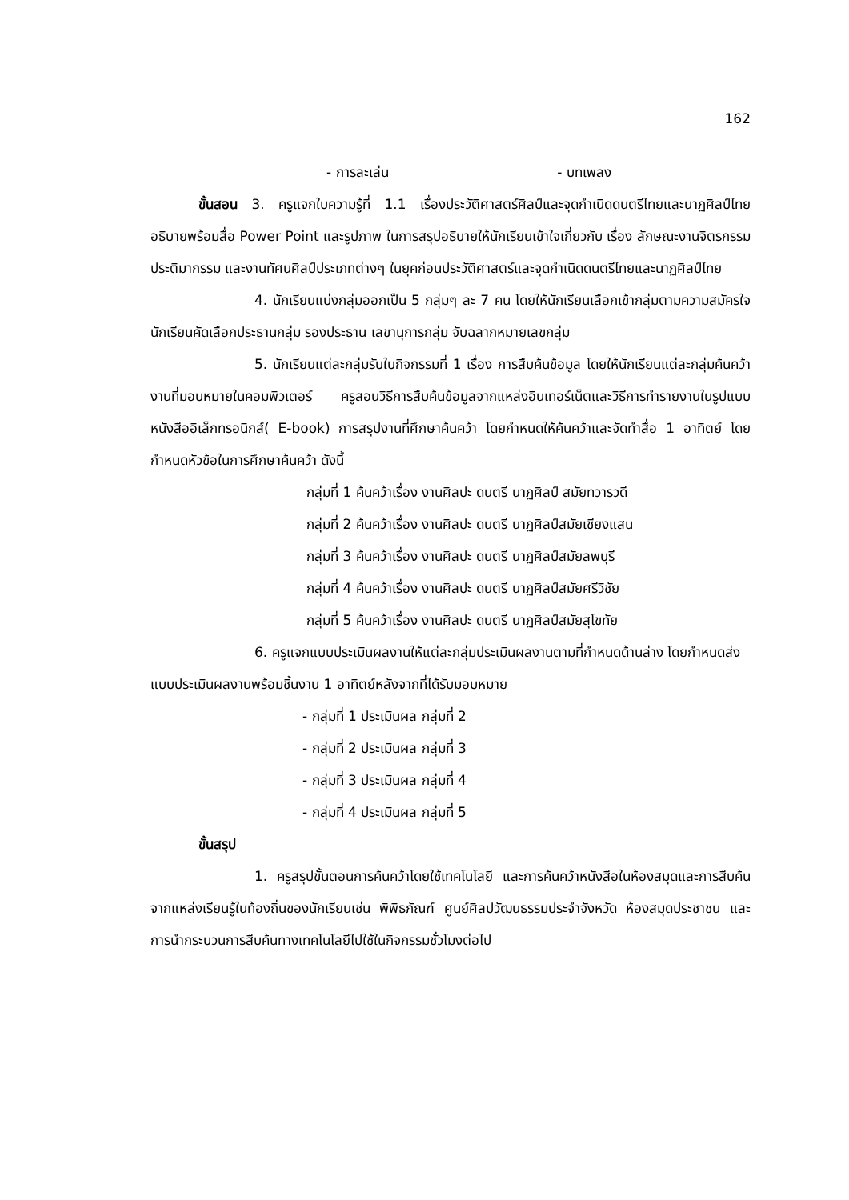162
- การละเล่น - บทเพลง
ขั้นสอน 3. ครูแจกใบความรู้ที่ 1.1 เรื่องประวัติศาสตร์ศิลป์และจุดกำเนิดดนตรีไทยและนาฏศิลป์ไทย อธิบายพร้อมสื่อ Power Point และรูปภาพ ในการสรุปอธิบายให้นักเรียนเข้าใจเกี่ยวกับ เรื่อง ลักษณะงานจิตรกรรม ประติมากรรม และงานทัศนศิลป์ประเภทต่างๆ ในยุคก่อนประวัติศาสตร์และจุดกำเนิดดนตรีไทยและนาฏศิลป์ไทย
4. นักเรียนแบ่งกลุ่มออกเป็น 5 กลุ่มๆ ละ 7 คน โดยให้นักเรียนเลือกเข้ากลุ่มตามความสมัครใจ นักเรียนคัดเลือกประธานกลุ่ม รองประธาน เลขานุการกลุ่ม จับฉลากหมายเลขกลุ่ม
5. นักเรียนแต่ละกลุ่มรับใบกิจกรรมที่ 1 เรื่อง การสืบค้นข้อมูล โดยให้นักเรียนแต่ละกลุ่มค้นคว้างานที่มอบหมายในคอมพิวเตอร์ ครูสอนวิธีการสืบค้นข้อมูลจากแหล่งอินเทอร์เน็ตและวิธีการทำรายงานในรูปแบบหนังสืออิเล็กทรอนิกส์( E-book) การสรุปงานที่ศึกษาค้นคว้า โดยกำหนดให้ค้นคว้าและจัดทำสื่อ 1 อาทิตย์ โดยกำหนดหัวข้อในการศึกษาค้นคว้า ดังนี้
กลุ่มที่ 1 ค้นคว้าเรื่อง งานศิลปะ ดนตรี นาฏศิลป์ สมัยทวารวดี
กลุ่มที่ 2 ค้นคว้าเรื่อง งานศิลปะ ดนตรี นาฏศิลป์สมัยเชียงแสน
กลุ่มที่ 3 ค้นคว้าเรื่อง งานศิลปะ ดนตรี นาฏศิลป์สมัยลพบุรี
กลุ่มที่ 4 ค้นคว้าเรื่อง งานศิลปะ ดนตรี นาฏศิลป์สมัยศรีวิชัย
กลุ่มที่ 5 ค้นคว้าเรื่อง งานศิลปะ ดนตรี นาฏศิลป์สมัยสุโขทัย
6. ครูแจกแบบประเมินผลงานให้แต่ละกลุ่มประเมินผลงานตามที่กำหนดด้านล่าง โดยกำหนดส่งแบบประเมินผลงานพร้อมชิ้นงาน 1 อาทิตย์หลังจากที่ได้รับมอบหมาย
- กลุ่มที่ 1 ประเมินผล กลุ่มที่ 2
- กลุ่มที่ 2 ประเมินผล กลุ่มที่ 3
- กลุ่มที่ 3 ประเมินผล กลุ่มที่ 4
- กลุ่มที่ 4 ประเมินผล กลุ่มที่ 5
ขั้นสรุป
1. ครูสรุปขั้นตอนการค้นคว้าโดยใช้เทคโนโลยี และการค้นคว้าหนังสือในห้องสมุดและการสืบค้นจากแหล่งเรียนรู้ในท้องถิ่นของนักเรียนเช่น พิพิธภัณฑ์ ศูนย์ศิลปวัฒนธรรมประจำจังหวัด ห้องสมุดประชาชน และการนำกระบวนการสืบค้นทางเทคโนโลยีไปใช้ในกิจกรรมชั่วโมงต่อไป